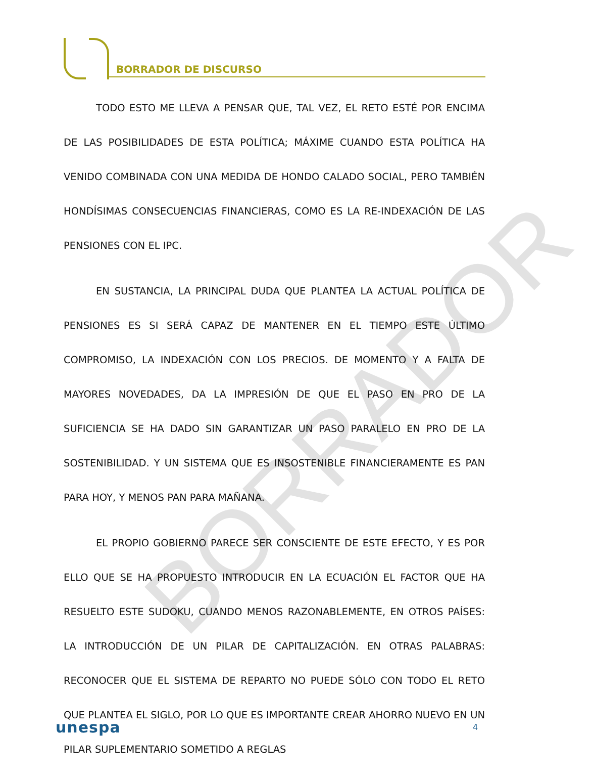BORRADOR DE DISCURSO
BORRADOR
TODO ESTO ME LLEVA A PENSAR QUE, TAL VEZ, EL RETO ESTÉ POR ENCIMA DE LAS POSIBILIDADES DE ESTA POLÍTICA; MÁXIME CUANDO ESTA POLÍTICA HA VENIDO COMBINADA CON UNA MEDIDA DE HONDO CALADO SOCIAL, PERO TAMBIÉN HONDÍSIMAS CONSECUENCIAS FINANCIERAS, COMO ES LA RE-INDEXACIÓN DE LAS PENSIONES CON EL IPC.
EN SUSTANCIA, LA PRINCIPAL DUDA QUE PLANTEA LA ACTUAL POLÍTICA DE PENSIONES ES SI SERÁ CAPAZ DE MANTENER EN EL TIEMPO ESTE ÚLTIMO COMPROMISO, LA INDEXACIÓN CON LOS PRECIOS. DE MOMENTO Y A FALTA DE MAYORES NOVEDADES, DA LA IMPRESIÓN DE QUE EL PASO EN PRO DE LA SUFICIENCIA SE HA DADO SIN GARANTIZAR UN PASO PARALELO EN PRO DE LA SOSTENIBILIDAD. Y UN SISTEMA QUE ES INSOSTENIBLE FINANCIERAMENTE ES PAN PARA HOY, Y MENOS PAN PARA MAÑANA.
EL PROPIO GOBIERNO PARECE SER CONSCIENTE DE ESTE EFECTO, Y ES POR ELLO QUE SE HA PROPUESTO INTRODUCIR EN LA ECUACIÓN EL FACTOR QUE HA RESUELTO ESTE SUDOKU, CUANDO MENOS RAZONABLEMENTE, EN OTROS PAÍSES: LA INTRODUCCIÓN DE UN PILAR DE CAPITALIZACIÓN. EN OTRAS PALABRAS: RECONOCER QUE EL SISTEMA DE REPARTO NO PUEDE SÓLO CON TODO EL RETO QUE PLANTEA EL SIGLO, POR LO QUE ES IMPORTANTE CREAR AHORRO NUEVO EN UN PILAR SUPLEMENTARIO SOMETIDO A REGLAS
unespa 4